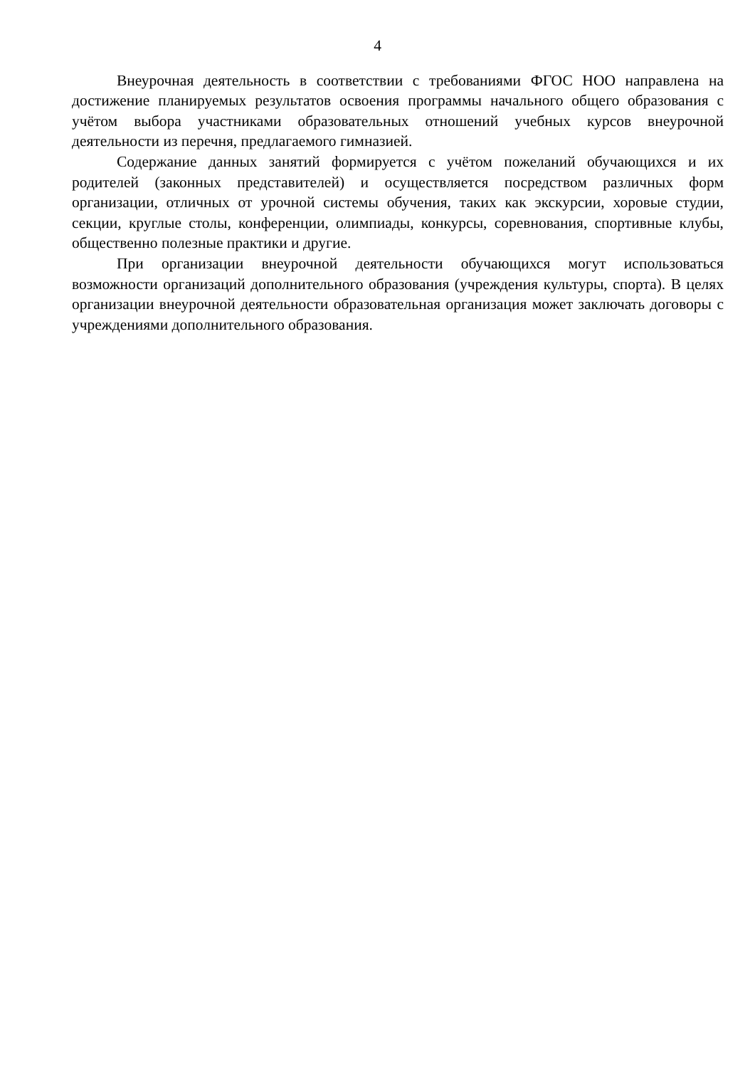4
Внеурочная деятельность в соответствии с требованиями ФГОС НОО направлена на достижение планируемых результатов освоения программы начального общего образования с учётом выбора участниками образовательных отношений учебных курсов внеурочной деятельности из перечня, предлагаемого гимназией.
Содержание данных занятий формируется с учётом пожеланий обучающихся и их родителей (законных представителей) и осуществляется посредством различных форм организации, отличных от урочной системы обучения, таких как экскурсии, хоровые студии, секции, круглые столы, конференции, олимпиады, конкурсы, соревнования, спортивные клубы, общественно полезные практики и другие.
При организации внеурочной деятельности обучающихся могут использоваться возможности организаций дополнительного образования (учреждения культуры, спорта). В целях организации внеурочной деятельности образовательная организация может заключать договоры с учреждениями дополнительного образования.